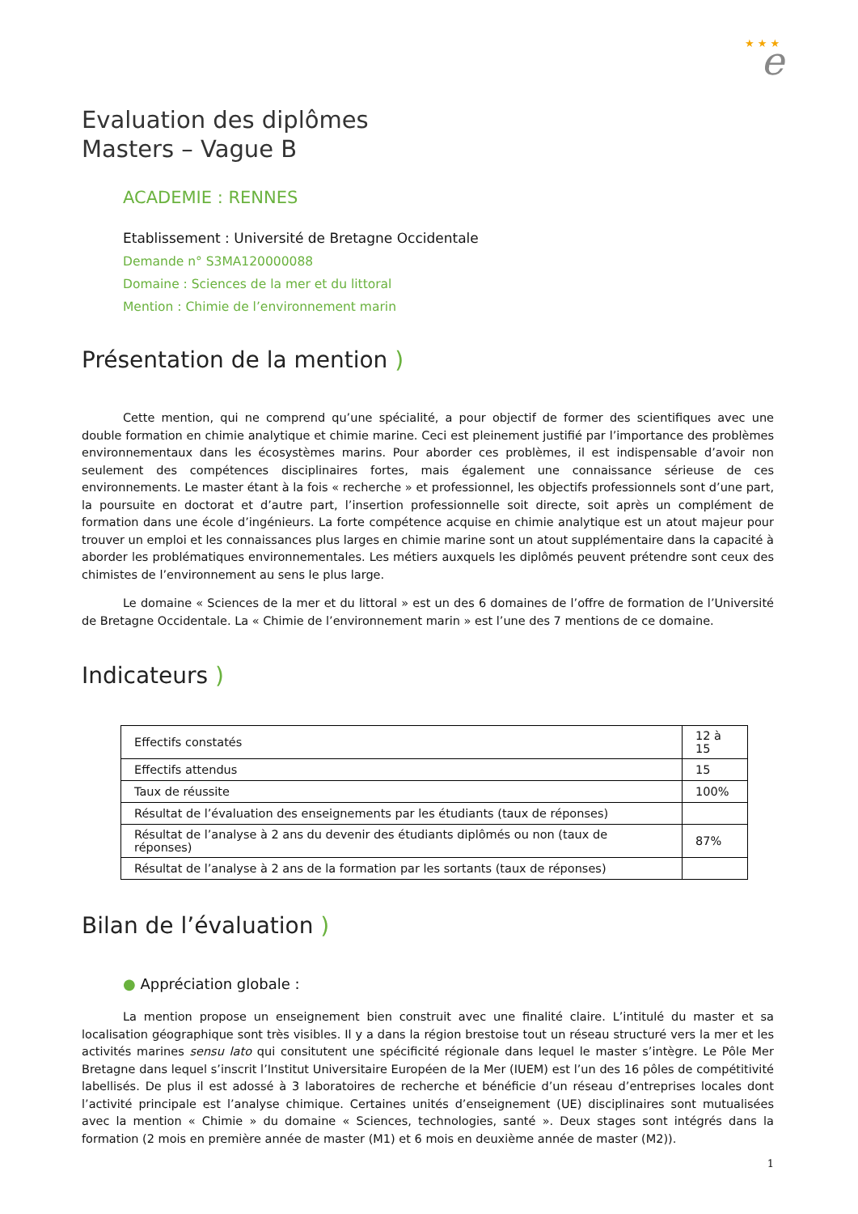e
★ ★ ★
Evaluation des diplômes
Masters – Vague B
ACADEMIE : RENNES
Etablissement : Université de Bretagne Occidentale
Demande n° S3MA120000088
Domaine : Sciences de la mer et du littoral
Mention : Chimie de l’environnement marin
Présentation de la mention )
Cette mention, qui ne comprend qu’une spécialité, a pour objectif de former des scientifiques avec une double formation en chimie analytique et chimie marine. Ceci est pleinement justifié par l’importance des problèmes environnementaux dans les écosystèmes marins. Pour aborder ces problèmes, il est indispensable d’avoir non seulement des compétences disciplinaires fortes, mais également une connaissance sérieuse de ces environnements. Le master étant à la fois « recherche » et professionnel, les objectifs professionnels sont d’une part, la poursuite en doctorat et d’autre part, l’insertion professionnelle soit directe, soit après un complément de formation dans une école d’ingénieurs. La forte compétence acquise en chimie analytique est un atout majeur pour trouver un emploi et les connaissances plus larges en chimie marine sont un atout supplémentaire dans la capacité à aborder les problématiques environnementales. Les métiers auxquels les diplômés peuvent prétendre sont ceux des chimistes de l’environnement au sens le plus large.
Le domaine « Sciences de la mer et du littoral » est un des 6 domaines de l’offre de formation de l’Université de Bretagne Occidentale. La « Chimie de l’environnement marin » est l’une des 7 mentions de ce domaine.
Indicateurs )
| Effectifs constatés | 12 à 15 |
| Effectifs attendus | 15 |
| Taux de réussite | 100% |
| Résultat de l’évaluation des enseignements par les étudiants (taux de réponses) | |
| Résultat de l’analyse à 2 ans du devenir des étudiants diplômés ou non (taux de réponses) | 87% |
| Résultat de l’analyse à 2 ans de la formation par les sortants (taux de réponses) | |
Bilan de l’évaluation )
● Appréciation globale :
La mention propose un enseignement bien construit avec une finalité claire. L’intitulé du master et sa localisation géographique sont très visibles. Il y a dans la région brestoise tout un réseau structuré vers la mer et les activités marines sensu lato qui consitutent une spécificité régionale dans lequel le master s’intègre. Le Pôle Mer Bretagne dans lequel s’inscrit l’Institut Universitaire Européen de la Mer (IUEM) est l’un des 16 pôles de compétitivité labellisés. De plus il est adossé à 3 laboratoires de recherche et bénéficie d’un réseau d’entreprises locales dont l’activité principale est l’analyse chimique. Certaines unités d’enseignement (UE) disciplinaires sont mutualisées avec la mention « Chimie » du domaine « Sciences, technologies, santé ». Deux stages sont intégrés dans la formation (2 mois en première année de master (M1) et 6 mois en deuxième année de master (M2)).
1